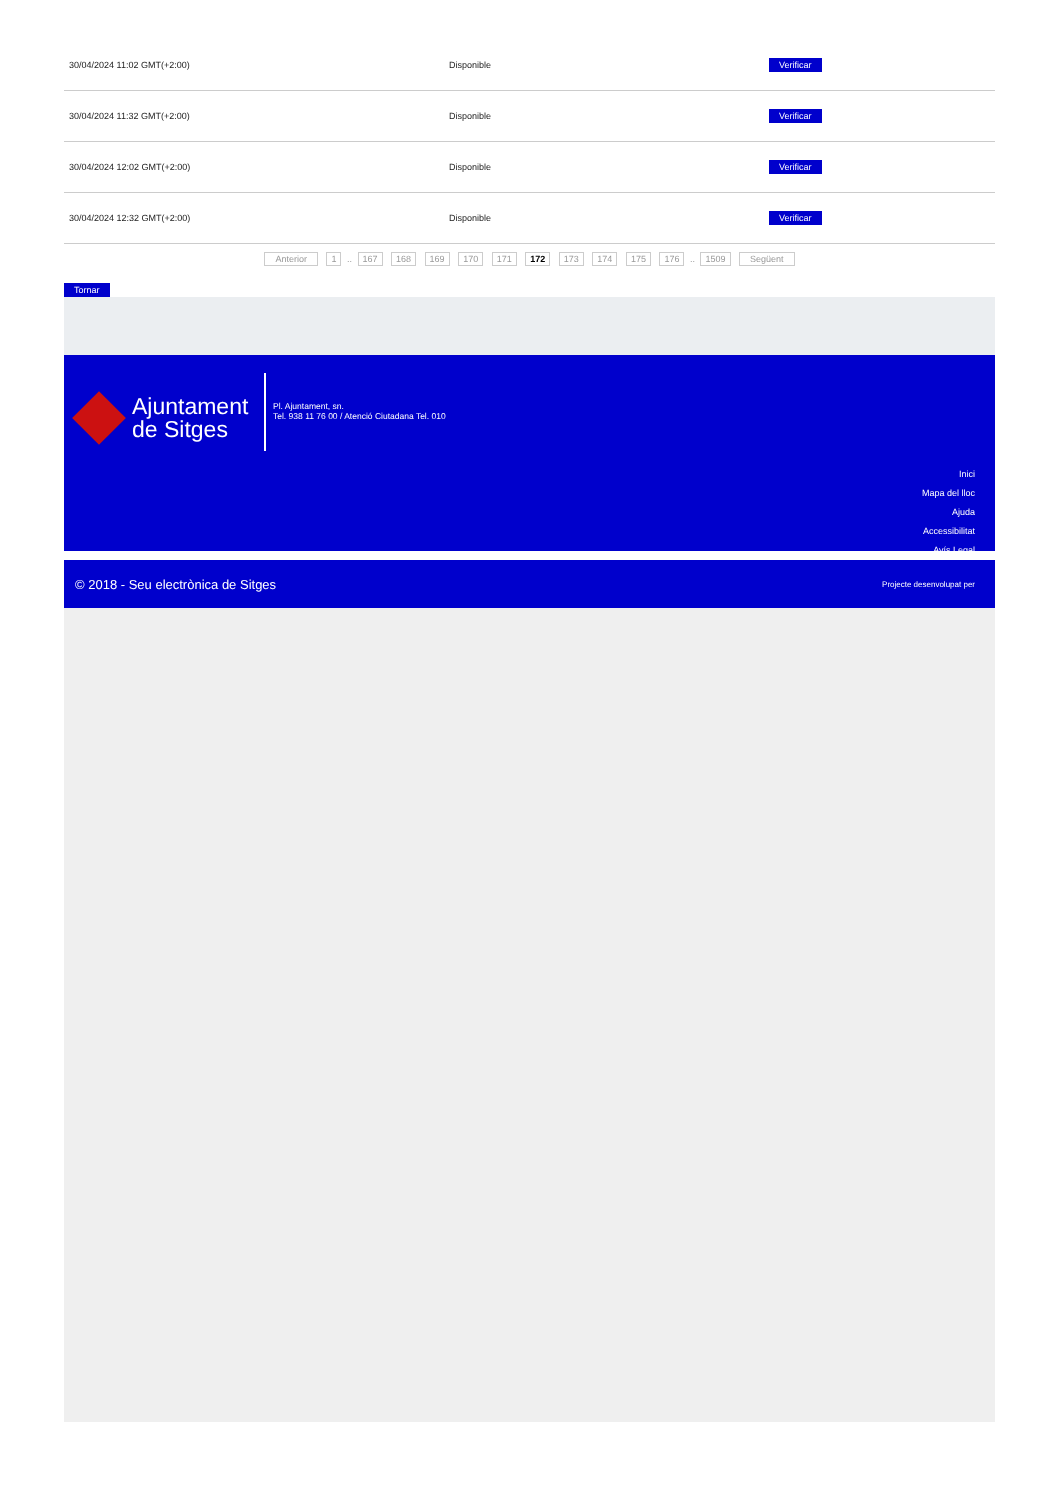| 30/04/2024 11:02 GMT(+2:00) | Disponible | Verificar |
| 30/04/2024 11:32 GMT(+2:00) | Disponible | Verificar |
| 30/04/2024 12:02 GMT(+2:00) | Disponible | Verificar |
| 30/04/2024 12:32 GMT(+2:00) | Disponible | Verificar |
Anterior 1 .. 167 168 169 170 171 172 173 174 175 176 .. 1509 Següent
Tornar
Ajuntament
de Sitges
Pl. Ajuntament, sn.
Tel. 938 11 76 00 / Atenció Ciutadana Tel. 010
Inici
Mapa del lloc
Ajuda
Accessibilitat
Avís Legal
© 2018 - Seu electrònica de Sitges Projecte desenvolupat per